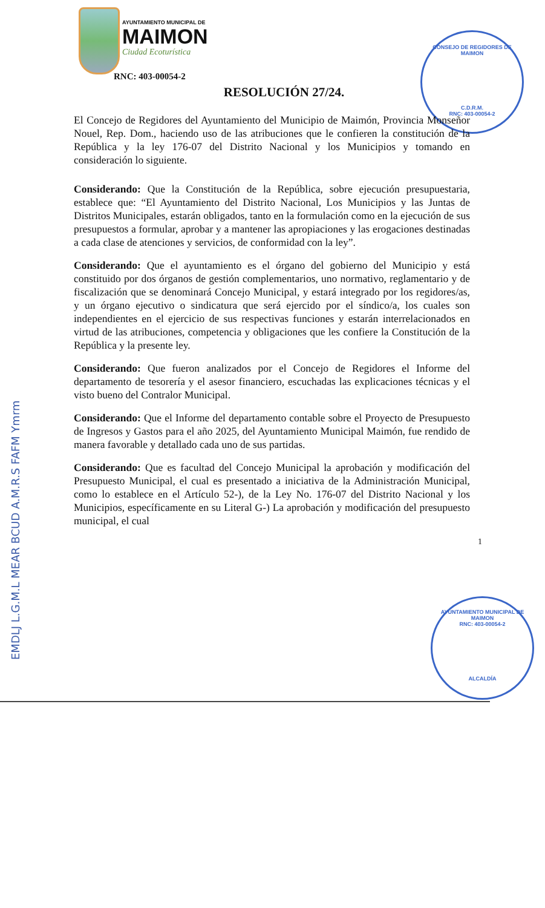AYUNTAMIENTO MUNICIPAL DE
MAIMON
Ciudad Ecoturística
RNC: 403-00054-2
CONSEJO DE REGIDORES DE MAIMON
C.D.R.M.
RNC: 403-00054-2
RESOLUCIÓN 27/24.
El Concejo de Regidores del Ayuntamiento del Municipio de Maimón, Provincia Monseñor Nouel, Rep. Dom., haciendo uso de las atribuciones que le confieren la constitución de la República y la ley 176-07 del Distrito Nacional y los Municipios y tomando en consideración lo siguiente.
Considerando: Que la Constitución de la República, sobre ejecución presupuestaria, establece que: “El Ayuntamiento del Distrito Nacional, Los Municipios y las Juntas de Distritos Municipales, estarán obligados, tanto en la formulación como en la ejecución de sus presupuestos a formular, aprobar y a mantener las apropiaciones y las erogaciones destinadas a cada clase de atenciones y servicios, de conformidad con la ley”.
Considerando: Que el ayuntamiento es el órgano del gobierno del Municipio y está constituido por dos órganos de gestión complementarios, uno normativo, reglamentario y de fiscalización que se denominará Concejo Municipal, y estará integrado por los regidores/as, y un órgano ejecutivo o sindicatura que será ejercido por el síndico/a, los cuales son independientes en el ejercicio de sus respectivas funciones y estarán interrelacionados en virtud de las atribuciones, competencia y obligaciones que les confiere la Constitución de la República y la presente ley.
Considerando: Que fueron analizados por el Concejo de Regidores el Informe del departamento de tesorería y el asesor financiero, escuchadas las explicaciones técnicas y el visto bueno del Contralor Municipal.
Considerando: Que el Informe del departamento contable sobre el Proyecto de Presupuesto de Ingresos y Gastos para el año 2025, del Ayuntamiento Municipal Maimón, fue rendido de manera favorable y detallado cada uno de sus partidas.
Considerando: Que es facultad del Concejo Municipal la aprobación y modificación del Presupuesto Municipal, el cual es presentado a iniciativa de la Administración Municipal, como lo establece en el Artículo 52-), de la Ley No. 176-07 del Distrito Nacional y los Municipios, específicamente en su Literal G-) La aprobación y modificación del presupuesto municipal, el cual
1
EMDLJ L.G.M.L MEAR BCUD A.M.R.S FAFM Ymrm
AYUNTAMIENTO MUNICIPAL DE MAIMON
RNC: 403-00054-2
ALCALDÍA